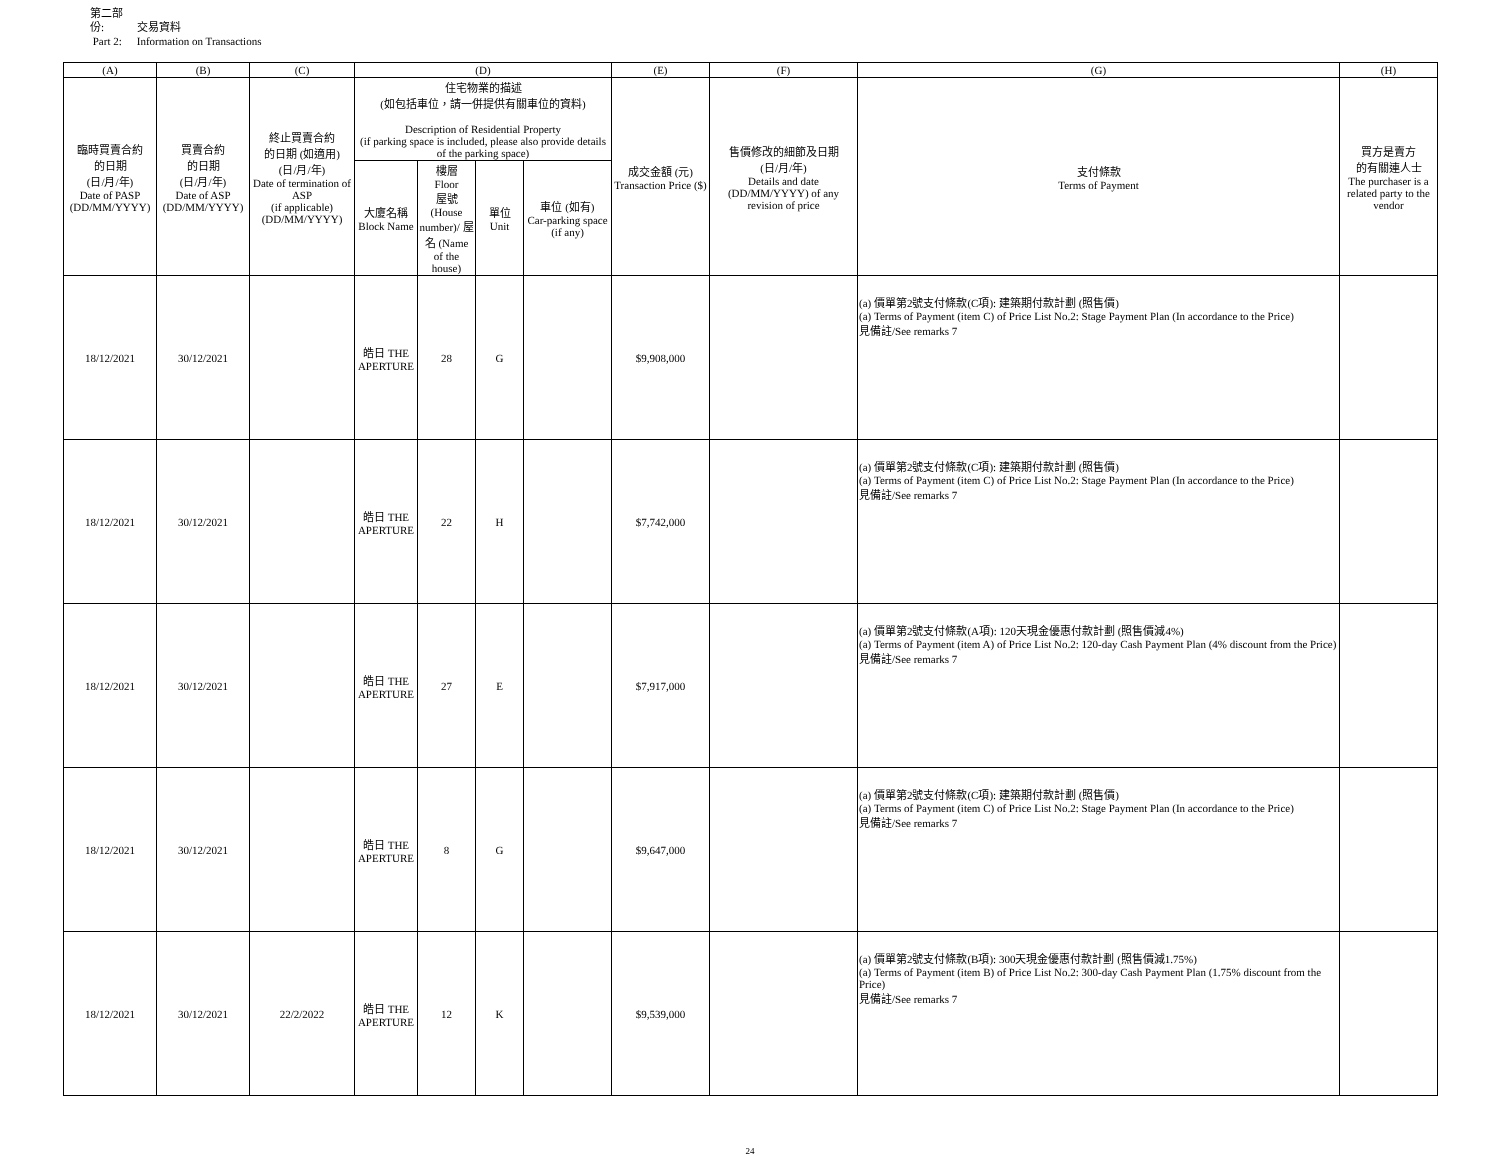第二部份: 交易資料
Part 2: Information on Transactions
| (A) | (B) | (C) | (D) | | | | (E) | (F) | (G) | (H) |
| --- | --- | --- | --- | --- | --- | --- | --- | --- | --- | --- |
| 臨時買賣合約 的日期 (日/月/年) Date of PASP (DD/MM/YYYY) | 買賣合約 的日期 (日/月/年) Date of ASP (DD/MM/YYYY) | 終止買賣合約 的日期 (如適用) (日/月/年) Date of termination of ASP (if applicable) (DD/MM/YYYY) | 住宅物業的描述 (如包括車位，請一併提供有關車位的資料) Description of Residential Property (if parking space is included, please also provide details of the parking space) | | | | 成交金額 (元) Transaction Price ($) | 售價修改的細節及日期 (日/月/年) Details and date (DD/MM/YYYY) of any revision of price | 支付條款 Terms of Payment | 買方是賣方 的有關連人士 The purchaser is a related party to the vendor |
| | | | 大廈名稱 Block Name | 樓層 Floor 屋號 (House number)/ 屋名 (Name of the house) | 單位 Unit | 車位 (如有) Car-parking space (if any) | | | | |
| 18/12/2021 | 30/12/2021 | | 皓日 THE APERTURE | 28 | G | | $9,908,000 | | (a) 價單第2號支付條款(C項): 建築期付款計劃 (照售價) (a) Terms of Payment (item C) of Price List No.2: Stage Payment Plan (In accordance to the Price) 見備註/See remarks 7 | |
| 18/12/2021 | 30/12/2021 | | 皓日 THE APERTURE | 22 | H | | $7,742,000 | | (a) 價單第2號支付條款(C項): 建築期付款計劃 (照售價) (a) Terms of Payment (item C) of Price List No.2: Stage Payment Plan (In accordance to the Price) 見備註/See remarks 7 | |
| 18/12/2021 | 30/12/2021 | | 皓日 THE APERTURE | 27 | E | | $7,917,000 | | (a) 價單第2號支付條款(A項): 120天現金優惠付款計劃 (照售價減4%) (a) Terms of Payment (item A) of Price List No.2: 120-day Cash Payment Plan (4% discount from the Price) 見備註/See remarks 7 | |
| 18/12/2021 | 30/12/2021 | | 皓日 THE APERTURE | 8 | G | | $9,647,000 | | (a) 價單第2號支付條款(C項): 建築期付款計劃 (照售價) (a) Terms of Payment (item C) of Price List No.2: Stage Payment Plan (In accordance to the Price) 見備註/See remarks 7 | |
| 18/12/2021 | 30/12/2021 | 22/2/2022 | 皓日 THE APERTURE | 12 | K | | $9,539,000 | | (a) 價單第2號支付條款(B項): 300天現金優惠付款計劃 (照售價減1.75%) (a) Terms of Payment (item B) of Price List No.2: 300-day Cash Payment Plan (1.75% discount from the Price) 見備註/See remarks 7 | |
24